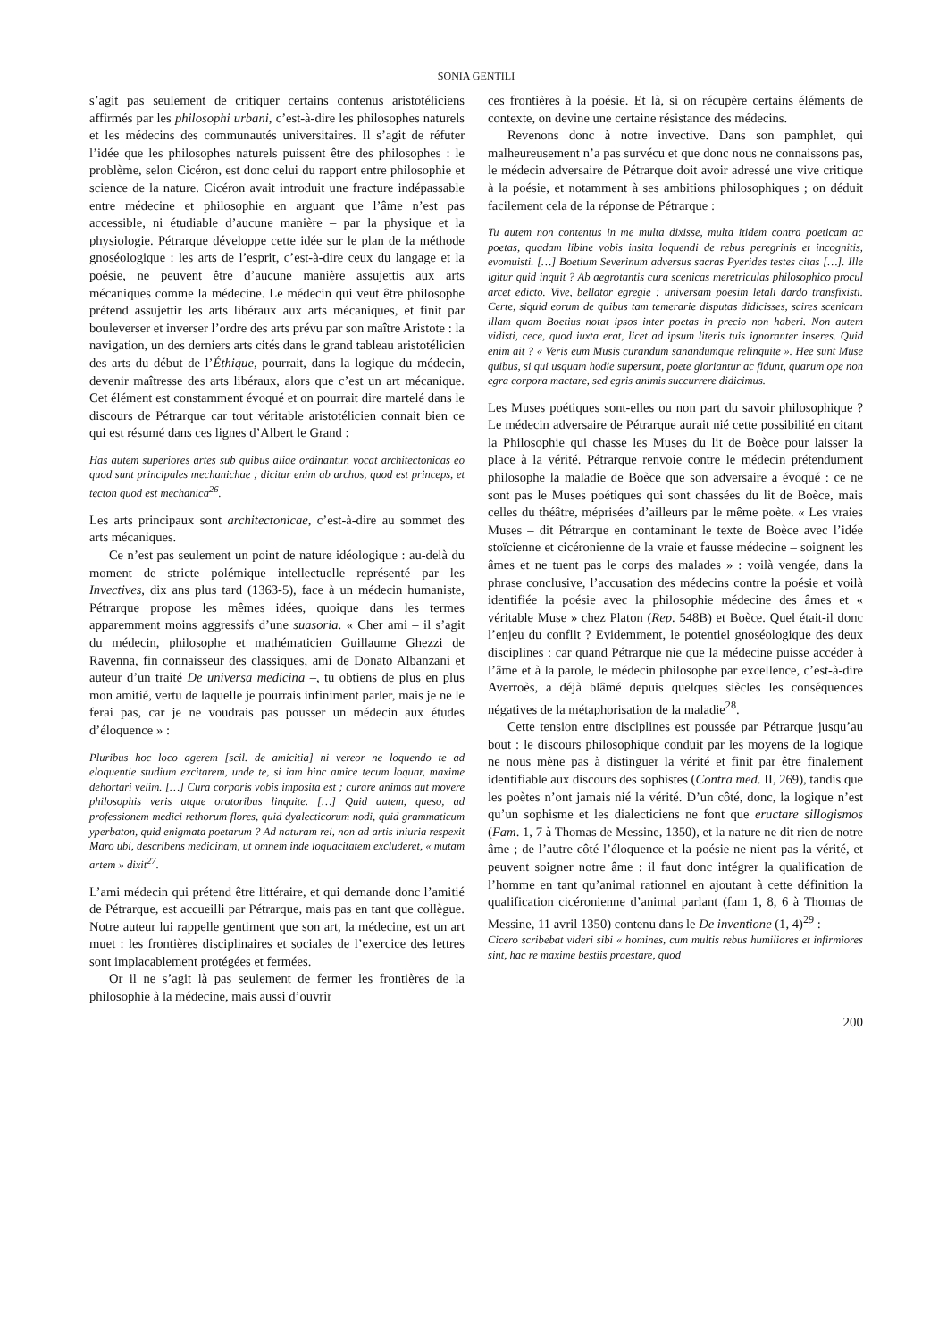SONIA GENTILI
s’agit pas seulement de critiquer certains contenus aristotéliciens affirmés par les philosophi urbani, c’est-à-dire les philosophes naturels et les médecins des communautés universitaires. Il s’agit de réfuter l’idée que les philosophes naturels puissent être des philosophes : le problème, selon Cicéron, est donc celui du rapport entre philosophie et science de la nature. Cicéron avait introduit une fracture indépassable entre médecine et philosophie en arguant que l’âme n’est pas accessible, ni étudiable d’aucune manière – par la physique et la physiologie. Pétrarque développe cette idée sur le plan de la méthode gnoséologique : les arts de l’esprit, c’est-à-dire ceux du langage et la poésie, ne peuvent être d’aucune manière assujettis aux arts mécaniques comme la médecine. Le médecin qui veut être philosophe prétend assujettir les arts libéraux aux arts mécaniques, et finit par bouleverser et inverser l’ordre des arts prévu par son maître Aristote : la navigation, un des derniers arts cités dans le grand tableau aristotélicien des arts du début de l’Éthique, pourrait, dans la logique du médecin, devenir maîtresse des arts libéraux, alors que c’est un art mécanique. Cet élément est constamment évoqué et on pourrait dire martelé dans le discours de Pétrarque car tout véritable aristotélicien connait bien ce qui est résumé dans ces lignes d’Albert le Grand :
Has autem superiores artes sub quibus aliae ordinantur, vocat architectonicas eo quod sunt principales mechanichae ; dicitur enim ab archos, quod est princeps, et tecton quod est mechanica<sup>26</sup>.
Les arts principaux sont architectonicae, c’est-à-dire au sommet des arts mécaniques.
Ce n’est pas seulement un point de nature idéologique : au-delà du moment de stricte polémique intellectuelle représenté par les Invectives, dix ans plus tard (1363-5), face à un médecin humaniste, Pétrarque propose les mêmes idées, quoique dans les termes apparemment moins aggressifs d’une suasoria. « Cher ami – il s’agit du médecin, philosophe et mathématicien Guillaume Ghezzi de Ravenna, fin connaisseur des classiques, ami de Donato Albanzani et auteur d’un traité De universa medicina –, tu obtiens de plus en plus mon amitié, vertu de laquelle je pourrais infiniment parler, mais je ne le ferai pas, car je ne voudrais pas pousser un médecin aux études d’éloquence » :
Pluribus hoc loco agerem [scil. de amicitia] ni vereor ne loquendo te ad eloquentie studium excitarem, unde te, si iam hinc amice tecum loquar, maxime dehortari velim. […] Cura corporis vobis imposita est ; curare animos aut movere philosophis veris atque oratoribus linquite. […] Quid autem, queso, ad professionem medici rethorum flores, quid dyalecticorum nodi, quid grammaticum yperbaton, quid enigmata poetarum ? Ad naturam rei, non ad artis iniuria respexit Maro ubi, describens medicinam, ut omnem inde loquacitatem excluderet, « mutam artem » dixit<sup>27</sup>.
L’ami médecin qui prétend être littéraire, et qui demande donc l’amitié de Pétrarque, est accueilli par Pétrarque, mais pas en tant que collègue. Notre auteur lui rappelle gentiment que son art, la médecine, est un art muet : les frontières disciplinaires et sociales de l’exercice des lettres sont implacablement protégées et fermées.
Or il ne s’agit là pas seulement de fermer les frontières de la philosophie à la médecine, mais aussi d’ouvrir
ces frontières à la poésie. Et là, si on récupère certains éléments de contexte, on devine une certaine résistance des médecins.
Revenons donc à notre invective. Dans son pamphlet, qui malheureusement n’a pas survécu et que donc nous ne connaissons pas, le médecin adversaire de Pétrarque doit avoir adressé une vive critique à la poésie, et notamment à ses ambitions philosophiques ; on déduit facilement cela de la réponse de Pétrarque :
Tu autem non contentus in me multa dixisse, multa itidem contra poeticam ac poetas, quadam libine vobis insita loquendi de rebus peregrinis et incognitis, evomuisti. […] Boetium Severinum adversus sacras Pyerides testes citas […]. Ille igitur quid inquit ? Ab aegrotantis cura scenicas meretriculas philosophico procul arcet edicto. Vive, bellator egregie : universam poesim letali dardo transfixisti. Certe, siquid eorum de quibus tam temerarie disputas didicisses, scires scenicam illam quam Boetius notat ipsos inter poetas in precio non haberi. Non autem vidisti, cece, quod iuxta erat, licet ad ipsum literis tuis ignoranter inseres. Quid enim ait ? « Veris eum Musis curandum sanandumque relinquite ». Hee sunt Muse quibus, si qui usquam hodie supersunt, poete gloriantur ac fidunt, quarum ope non egra corpora mactare, sed egris animis succurrere didicimus.
Les Muses poétiques sont-elles ou non part du savoir philosophique ? Le médecin adversaire de Pétrarque aurait nié cette possibilité en citant la Philosophie qui chasse les Muses du lit de Boèce pour laisser la place à la vérité. Pétrarque renvoie contre le médecin prétendument philosophe la maladie de Boèce que son adversaire a évoqué : ce ne sont pas le Muses poétiques qui sont chassées du lit de Boèce, mais celles du théâtre, méprisées d’ailleurs par le même poète. « Les vraies Muses – dit Pétrarque en contaminant le texte de Boèce avec l’idée stoïcienne et cicéronienne de la vraie et fausse médecine – soignent les âmes et ne tuent pas le corps des malades » : voilà vengée, dans la phrase conclusive, l’accusation des médecins contre la poésie et voilà identifiée la poésie avec la philosophie médecine des âmes et « véritable Muse » chez Platon (Rep. 548B) et Boèce. Quel était-il donc l’enjeu du conflit ? Evidemment, le potentiel gnoséologique des deux disciplines : car quand Pétrarque nie que la médecine puisse accéder à l’âme et à la parole, le médecin philosophe par excellence, c’est-à-dire Averroès, a déjà blâmé depuis quelques siècles les conséquences négatives de la métaphorisation de la maladie<sup>28</sup>.
Cette tension entre disciplines est poussée par Pétrarque jusqu’au bout : le discours philosophique conduit par les moyens de la logique ne nous mène pas à distinguer la vérité et finit par être finalement identifiable aux discours des sophistes (Contra med. II, 269), tandis que les poètes n’ont jamais nié la vérité. D’un côté, donc, la logique n’est qu’un sophisme et les dialecticiens ne font que eructare sillogismos (Fam. 1, 7 à Thomas de Messine, 1350), et la nature ne dit rien de notre âme ; de l’autre côté l’éloquence et la poésie ne nient pas la vérité, et peuvent soigner notre âme : il faut donc intégrer la qualification de l’homme en tant qu’animal rationnel en ajoutant à cette définition la qualification cicéronienne d’animal parlant (fam 1, 8, 6 à Thomas de Messine, 11 avril 1350) contenu dans le De inventione (1, 4)<sup>29</sup> :
Cicero scribebat videri sibi « homines, cum multis rebus humiliores et infirmiores sint, hac re maxime bestiis praestare, quod
200